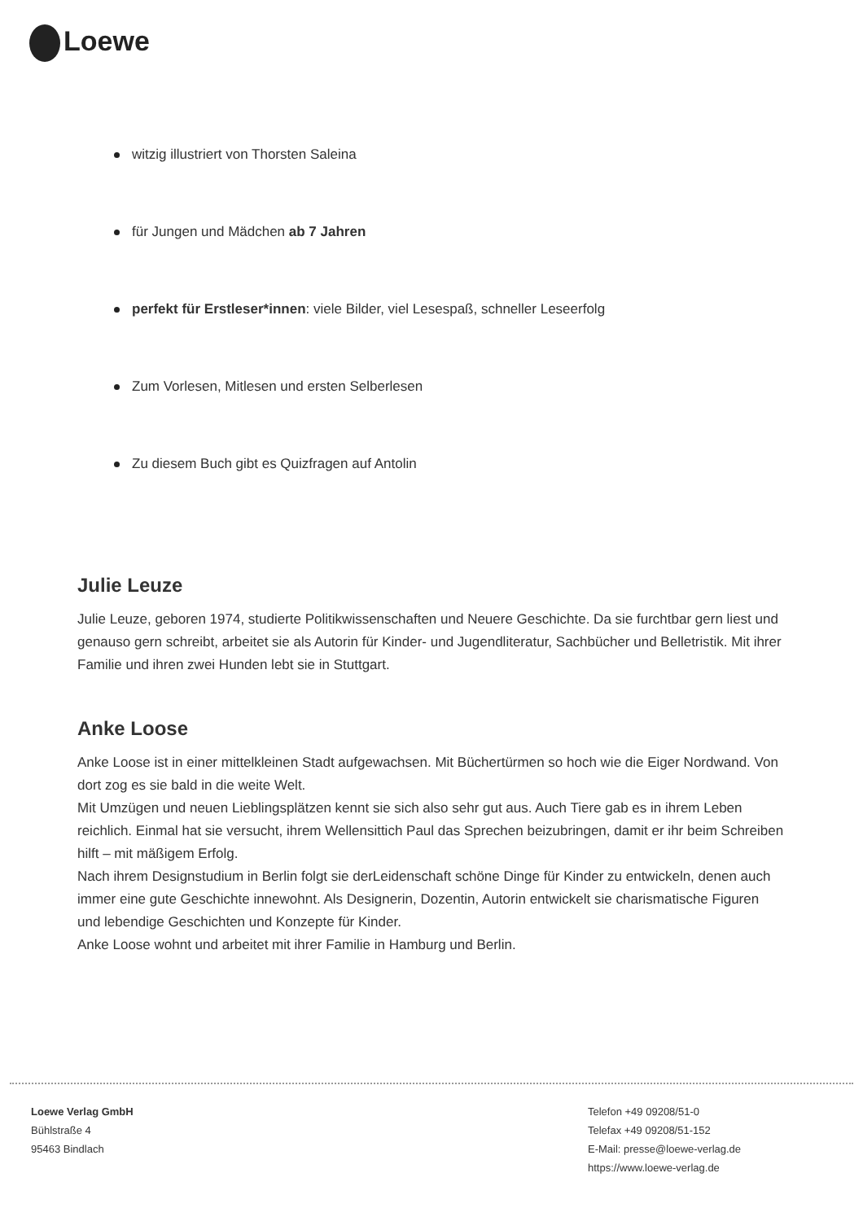Loewe
witzig illustriert von Thorsten Saleina
für Jungen und Mädchen ab 7 Jahren
perfekt für Erstleser*innen: viele Bilder, viel Lesespaß, schneller Leseerfolg
Zum Vorlesen, Mitlesen und ersten Selberlesen
Zu diesem Buch gibt es Quizfragen auf Antolin
Julie Leuze
Julie Leuze, geboren 1974, studierte Politikwissenschaften und Neuere Geschichte. Da sie furchtbar gern liest und genauso gern schreibt, arbeitet sie als Autorin für Kinder- und Jugendliteratur, Sachbücher und Belletristik. Mit ihrer Familie und ihren zwei Hunden lebt sie in Stuttgart.
Anke Loose
Anke Loose ist in einer mittelkleinen Stadt aufgewachsen. Mit Büchertürmen so hoch wie die Eiger Nordwand. Von dort zog es sie bald in die weite Welt.
Mit Umzügen und neuen Lieblingsplätzen kennt sie sich also sehr gut aus. Auch Tiere gab es in ihrem Leben reichlich. Einmal hat sie versucht, ihrem Wellensittich Paul das Sprechen beizubringen, damit er ihr beim Schreiben hilft – mit mäßigem Erfolg.
Nach ihrem Designstudium in Berlin folgt sie derLeidenschaft schöne Dinge für Kinder zu entwickeln, denen auch immer eine gute Geschichte innewohnt. Als Designerin, Dozentin, Autorin entwickelt sie charismatische Figuren und lebendige Geschichten und Konzepte für Kinder.
Anke Loose wohnt und arbeitet mit ihrer Familie in Hamburg und Berlin.
Loewe Verlag GmbH
Bühlstraße 4
95463 Bindlach
Telefon +49 09208/51-0
Telefax +49 09208/51-152
E-Mail: presse@loewe-verlag.de
https://www.loewe-verlag.de